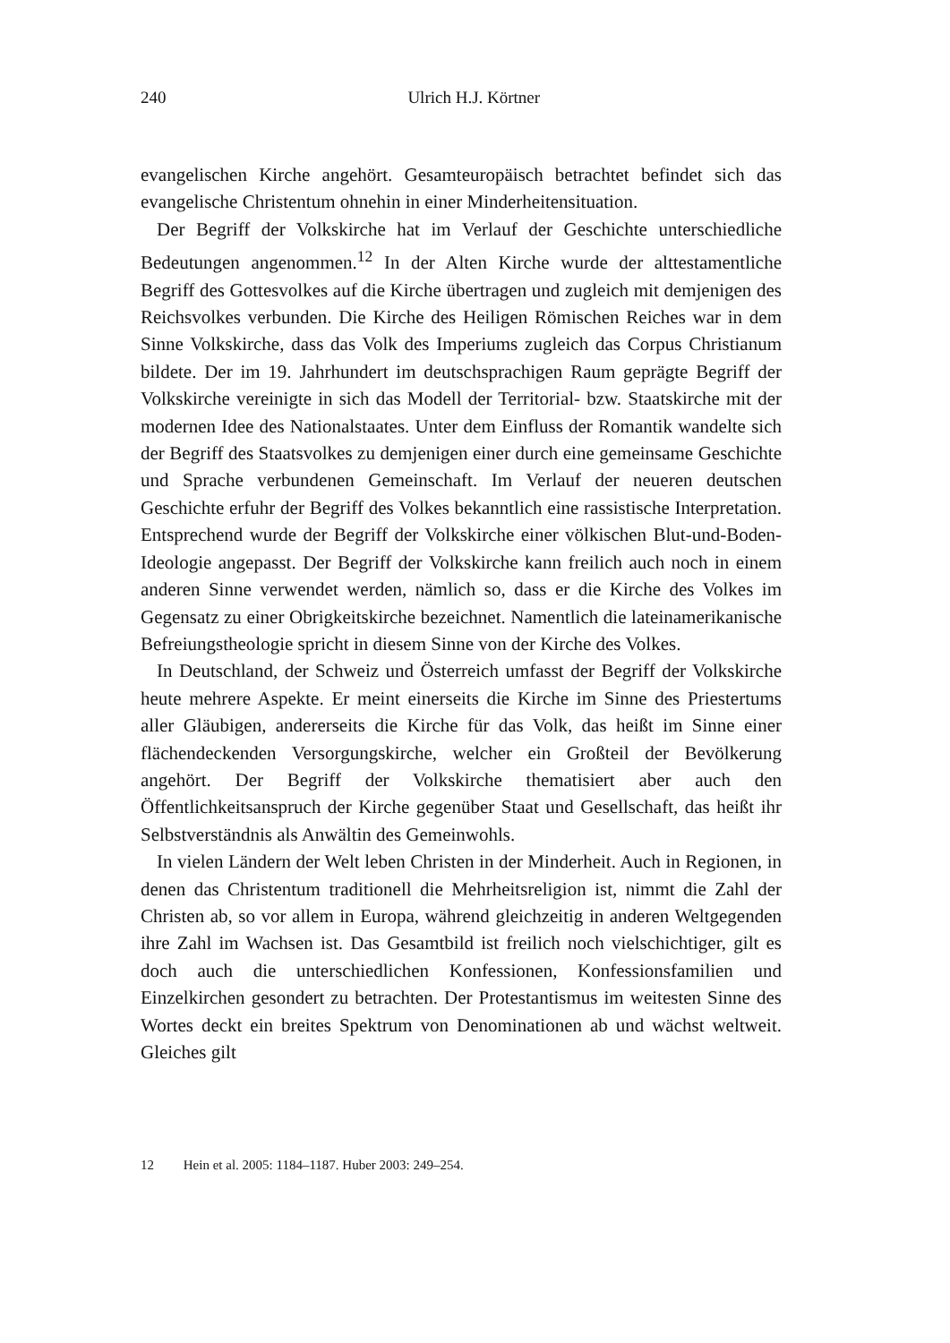240
Ulrich H.J. Körtner
evangelischen Kirche angehört. Gesamteuropäisch betrachtet befindet sich das evangelische Christentum ohnehin in einer Minderheitensituation.
Der Begriff der Volkskirche hat im Verlauf der Geschichte unterschiedliche Bedeutungen angenommen.<sup>12</sup> In der Alten Kirche wurde der alttestamentliche Begriff des Gottesvolkes auf die Kirche übertragen und zugleich mit demjenigen des Reichsvolkes verbunden. Die Kirche des Heiligen Römischen Reiches war in dem Sinne Volkskirche, dass das Volk des Imperiums zugleich das Corpus Christianum bildete. Der im 19. Jahrhundert im deutschsprachigen Raum geprägte Begriff der Volkskirche vereinigte in sich das Modell der Territorial- bzw. Staatskirche mit der modernen Idee des Nationalstaates. Unter dem Einfluss der Romantik wandelte sich der Begriff des Staatsvolkes zu demjenigen einer durch eine gemeinsame Geschichte und Sprache verbundenen Gemeinschaft. Im Verlauf der neueren deutschen Geschichte erfuhr der Begriff des Volkes bekanntlich eine rassistische Interpretation. Entsprechend wurde der Begriff der Volkskirche einer völkischen Blut-und-Boden-Ideologie angepasst. Der Begriff der Volkskirche kann freilich auch noch in einem anderen Sinne verwendet werden, nämlich so, dass er die Kirche des Volkes im Gegensatz zu einer Obrigkeitskirche bezeichnet. Namentlich die lateinamerikanische Befreiungstheologie spricht in diesem Sinne von der Kirche des Volkes.
In Deutschland, der Schweiz und Österreich umfasst der Begriff der Volkskirche heute mehrere Aspekte. Er meint einerseits die Kirche im Sinne des Priestertums aller Gläubigen, andererseits die Kirche für das Volk, das heißt im Sinne einer flächendeckenden Versorgungskirche, welcher ein Großteil der Bevölkerung angehört. Der Begriff der Volkskirche thematisiert aber auch den Öffentlichkeitsanspruch der Kirche gegenüber Staat und Gesellschaft, das heißt ihr Selbstverständnis als Anwältin des Gemeinwohls.
In vielen Ländern der Welt leben Christen in der Minderheit. Auch in Regionen, in denen das Christentum traditionell die Mehrheitsreligion ist, nimmt die Zahl der Christen ab, so vor allem in Europa, während gleichzeitig in anderen Weltgegenden ihre Zahl im Wachsen ist. Das Gesamtbild ist freilich noch vielschichtiger, gilt es doch auch die unterschiedlichen Konfessionen, Konfessionsfamilien und Einzelkirchen gesondert zu betrachten. Der Protestantismus im weitesten Sinne des Wortes deckt ein breites Spektrum von Denominationen ab und wächst weltweit. Gleiches gilt
12 Hein et al. 2005: 1184–1187. Huber 2003: 249–254.